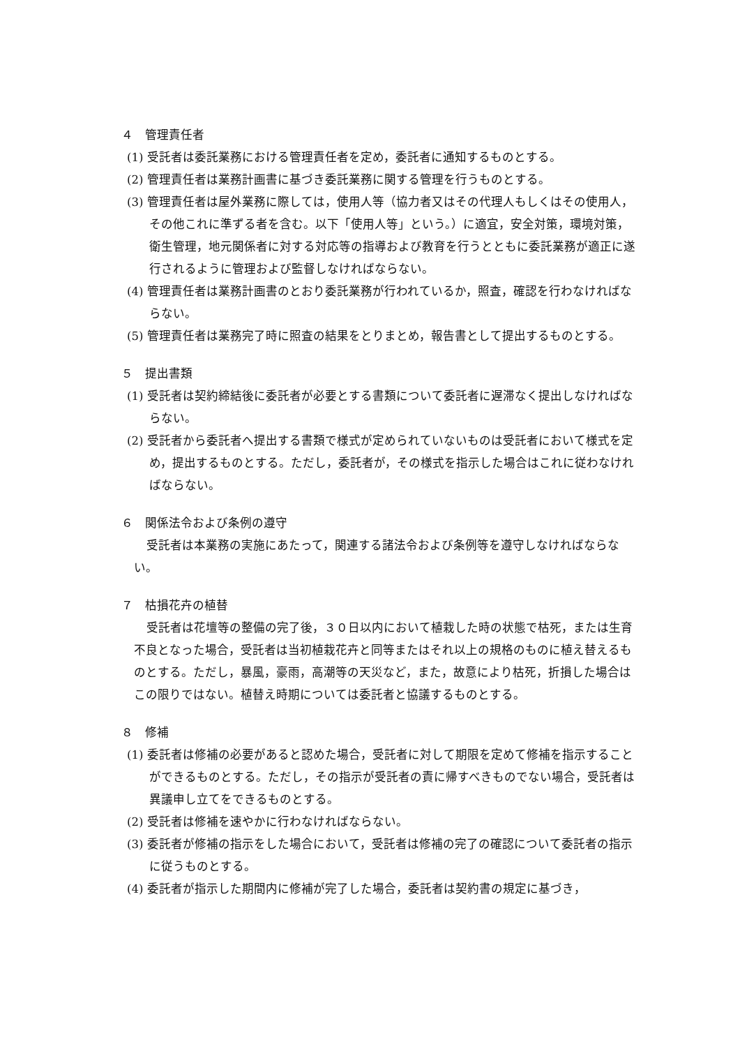４　管理責任者
(1) 受託者は委託業務における管理責任者を定め，委託者に通知するものとする。
(2) 管理責任者は業務計画書に基づき委託業務に関する管理を行うものとする。
(3) 管理責任者は屋外業務に際しては，使用人等（協力者又はその代理人もしくはその使用人，その他これに準ずる者を含む。以下「使用人等」という。）に適宜，安全対策，環境対策，衛生管理，地元関係者に対する対応等の指導および教育を行うとともに委託業務が適正に遂行されるように管理および監督しなければならない。
(4) 管理責任者は業務計画書のとおり委託業務が行われているか，照査，確認を行わなければならない。
(5) 管理責任者は業務完了時に照査の結果をとりまとめ，報告書として提出するものとする。
５　提出書類
(1) 受託者は契約締結後に委託者が必要とする書類について委託者に遅滞なく提出しなければならない。
(2) 受託者から委託者へ提出する書類で様式が定められていないものは受託者において様式を定め，提出するものとする。ただし，委託者が，その様式を指示した場合はこれに従わなければならない。
６　関係法令および条例の遵守
受託者は本業務の実施にあたって，関連する諸法令および条例等を遵守しなければならない。
７　枯損花卉の植替
受託者は花壇等の整備の完了後，３０日以内において植栽した時の状態で枯死，または生育不良となった場合，受託者は当初植栽花卉と同等またはそれ以上の規格のものに植え替えるものとする。ただし，暴風，豪雨，高潮等の天災など，また，故意により枯死，折損した場合はこの限りではない。植替え時期については委託者と協議するものとする。
８　修補
(1) 委託者は修補の必要があると認めた場合，受託者に対して期限を定めて修補を指示することができるものとする。ただし，その指示が受託者の責に帰すべきものでない場合，受託者は異議申し立てをできるものとする。
(2) 受託者は修補を速やかに行わなければならない。
(3) 委託者が修補の指示をした場合において，受託者は修補の完了の確認について委託者の指示に従うものとする。
(4) 委託者が指示した期間内に修補が完了した場合，委託者は契約書の規定に基づき，